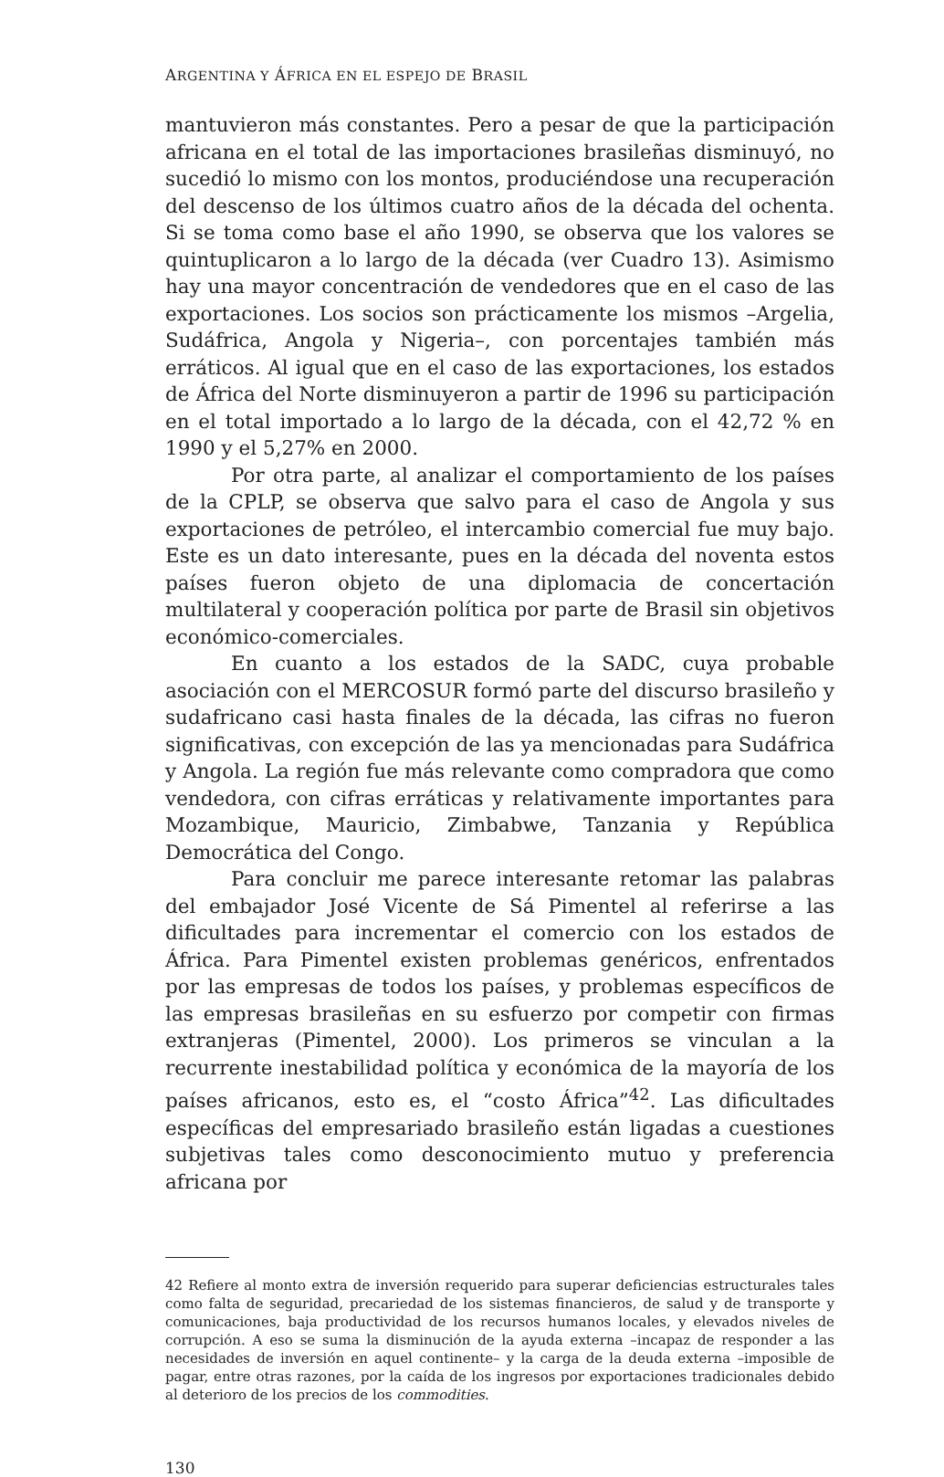ARGENTINA Y ÁFRICA EN EL ESPEJO DE BRASIL
mantuvieron más constantes. Pero a pesar de que la participación africana en el total de las importaciones brasileñas disminuyó, no sucedió lo mismo con los montos, produciéndose una recuperación del descenso de los últimos cuatro años de la década del ochenta. Si se toma como base el año 1990, se observa que los valores se quintuplicaron a lo largo de la década (ver Cuadro 13). Asimismo hay una mayor concentración de vendedores que en el caso de las exportaciones. Los socios son prácticamente los mismos –Argelia, Sudáfrica, Angola y Nigeria–, con porcentajes también más erráticos. Al igual que en el caso de las exportaciones, los estados de África del Norte disminuyeron a partir de 1996 su participación en el total importado a lo largo de la década, con el 42,72 % en 1990 y el 5,27% en 2000.
Por otra parte, al analizar el comportamiento de los países de la CPLP, se observa que salvo para el caso de Angola y sus exportaciones de petróleo, el intercambio comercial fue muy bajo. Este es un dato interesante, pues en la década del noventa estos países fueron objeto de una diplomacia de concertación multilateral y cooperación política por parte de Brasil sin objetivos económico-comerciales.
En cuanto a los estados de la SADC, cuya probable asociación con el MERCOSUR formó parte del discurso brasileño y sudafricano casi hasta finales de la década, las cifras no fueron significativas, con excepción de las ya mencionadas para Sudáfrica y Angola. La región fue más relevante como compradora que como vendedora, con cifras erráticas y relativamente importantes para Mozambique, Mauricio, Zimbabwe, Tanzania y República Democrática del Congo.
Para concluir me parece interesante retomar las palabras del embajador José Vicente de Sá Pimentel al referirse a las dificultades para incrementar el comercio con los estados de África. Para Pimentel existen problemas genéricos, enfrentados por las empresas de todos los países, y problemas específicos de las empresas brasileñas en su esfuerzo por competir con firmas extranjeras (Pimentel, 2000). Los primeros se vinculan a la recurrente inestabilidad política y económica de la mayoría de los países africanos, esto es, el “costo África”<sup>42</sup>. Las dificultades específicas del empresariado brasileño están ligadas a cuestiones subjetivas tales como desconocimiento mutuo y preferencia africana por
42 Refiere al monto extra de inversión requerido para superar deficiencias estructurales tales como falta de seguridad, precariedad de los sistemas financieros, de salud y de transporte y comunicaciones, baja productividad de los recursos humanos locales, y elevados niveles de corrupción. A eso se suma la disminución de la ayuda externa –incapaz de responder a las necesidades de inversión en aquel continente– y la carga de la deuda externa –imposible de pagar, entre otras razones, por la caída de los ingresos por exportaciones tradicionales debido al deterioro de los precios de los commodities.
130